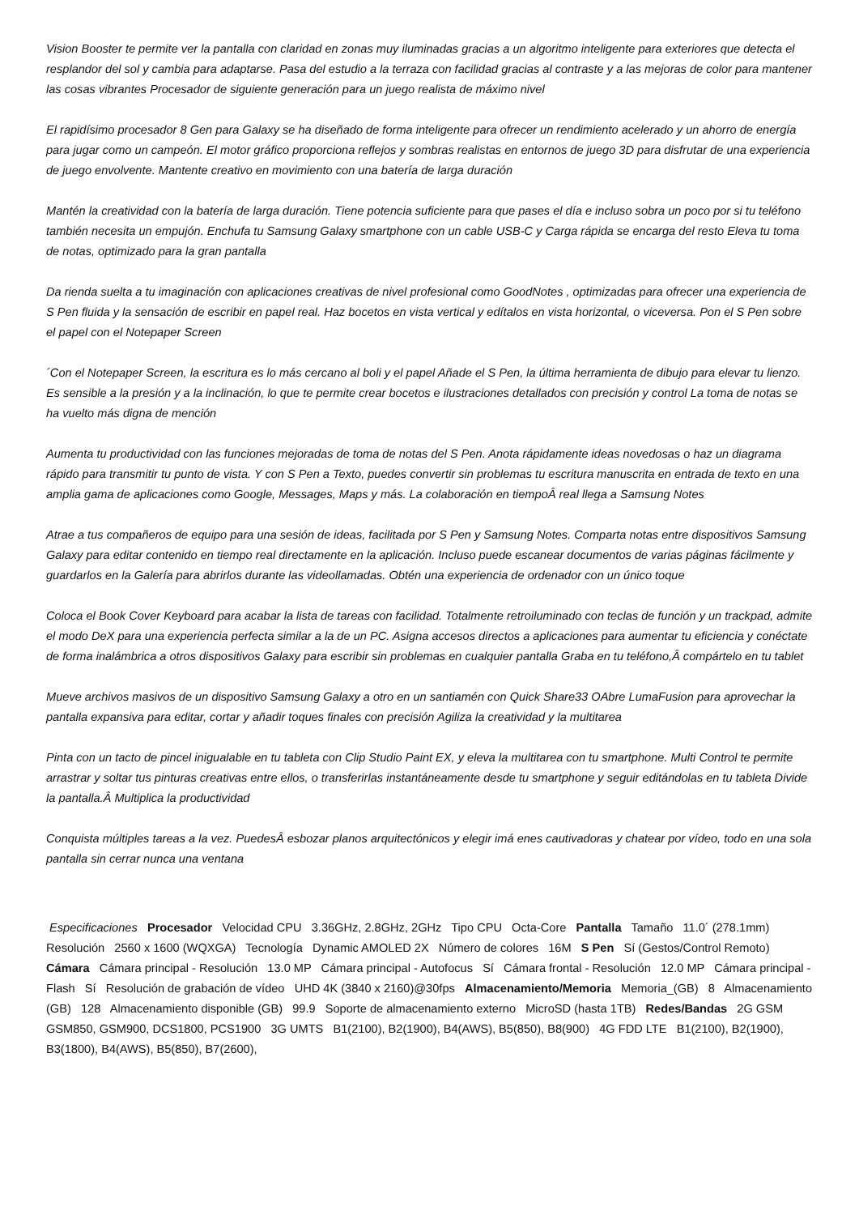Vision Booster te permite ver la pantalla con claridad en zonas muy iluminadas gracias a un algoritmo inteligente para exteriores que detecta el resplandor del sol y cambia para adaptarse. Pasa del estudio a la terraza con facilidad gracias al contraste y a las mejoras de color para mantener las cosas vibrantes Procesador de siguiente generación para un juego realista de máximo nivel
El rapidísimo procesador 8 Gen para Galaxy se ha diseñado de forma inteligente para ofrecer un rendimiento acelerado y un ahorro de energía para jugar como un campeón. El motor gráfico proporciona reflejos y sombras realistas en entornos de juego 3D para disfrutar de una experiencia de juego envolvente. Mantente creativo en movimiento con una batería de larga duración
Mantén la creatividad con la batería de larga duración. Tiene potencia suficiente para que pases el día e incluso sobra un poco por si tu teléfono también necesita un empujón. Enchufa tu Samsung Galaxy smartphone con un cable USB-C y Carga rápida se encarga del resto Eleva tu toma de notas, optimizado para la gran pantalla
Da rienda suelta a tu imaginación con aplicaciones creativas de nivel profesional como GoodNotes , optimizadas para ofrecer una experiencia de S Pen fluida y la sensación de escribir en papel real. Haz bocetos en vista vertical y edítalos en vista horizontal, o viceversa. Pon el S Pen sobre el papel con el Notepaper Screen
´Con el Notepaper Screen, la escritura es lo más cercano al boli y el papel Añade el S Pen, la última herramienta de dibujo para elevar tu lienzo. Es sensible a la presión y a la inclinación, lo que te permite crear bocetos e ilustraciones detallados con precisión y control La toma de notas se ha vuelto más digna de mención
Aumenta tu productividad con las funciones mejoradas de toma de notas del S Pen. Anota rápidamente ideas novedosas o haz un diagrama rápido para transmitir tu punto de vista. Y con S Pen a Texto, puedes convertir sin problemas tu escritura manuscrita en entrada de texto en una amplia gama de aplicaciones como Google, Messages, Maps y más. La colaboración en tiempoÂ real llega a Samsung Notes
Atrae a tus compañeros de equipo para una sesión de ideas, facilitada por S Pen y Samsung Notes. Comparta notas entre dispositivos Samsung Galaxy para editar contenido en tiempo real directamente en la aplicación. Incluso puede escanear documentos de varias páginas fácilmente y guardarlos en la Galería para abrirlos durante las videollamadas. Obtén una experiencia de ordenador con un único toque
Coloca el Book Cover Keyboard para acabar la lista de tareas con facilidad. Totalmente retroiluminado con teclas de función y un trackpad, admite el modo DeX para una experiencia perfecta similar a la de un PC. Asigna accesos directos a aplicaciones para aumentar tu eficiencia y conéctate de forma inalámbrica a otros dispositivos Galaxy para escribir sin problemas en cualquier pantalla Graba en tu teléfono,Â compártelo en tu tablet
Mueve archivos masivos de un dispositivo Samsung Galaxy a otro en un santiamén con Quick Share33 OAbre LumaFusion para aprovechar la pantalla expansiva para editar, cortar y añadir toques finales con precisión Agiliza la creatividad y la multitarea
Pinta con un tacto de pincel inigualable en tu tableta con Clip Studio Paint EX, y eleva la multitarea con tu smartphone. Multi Control te permite arrastrar y soltar tus pinturas creativas entre ellos, o transferirlas instantáneamente desde tu smartphone y seguir editándolas en tu tableta Divide la pantalla.Â Multiplica la productividad
Conquista múltiples tareas a la vez. PuedesÂ esbozar planos arquitectónicos y elegir imá enes cautivadoras y chatear por vídeo, todo en una sola pantalla sin cerrar nunca una ventana
Especificaciones Procesador Velocidad CPU 3.36GHz, 2.8GHz, 2GHz Tipo CPU Octa-Core Pantalla Tamaño 11.0´ (278.1mm) Resolución 2560 x 1600 (WQXGA) Tecnología Dynamic AMOLED 2X Número de colores 16M S Pen Sí (Gestos/Control Remoto) Cámara Cámara principal - Resolución 13.0 MP Cámara principal - Autofocus Sí Cámara frontal - Resolución 12.0 MP Cámara principal - Flash Sí Resolución de grabación de vídeo UHD 4K (3840 x 2160)@30fps Almacenamiento/Memoria Memoria_(GB) 8 Almacenamiento (GB) 128 Almacenamiento disponible (GB) 99.9 Soporte de almacenamiento externo MicroSD (hasta 1TB) Redes/Bandas 2G GSM GSM850, GSM900, DCS1800, PCS1900 3G UMTS B1(2100), B2(1900), B4(AWS), B5(850), B8(900) 4G FDD LTE B1(2100), B2(1900), B3(1800), B4(AWS), B5(850), B7(2600),